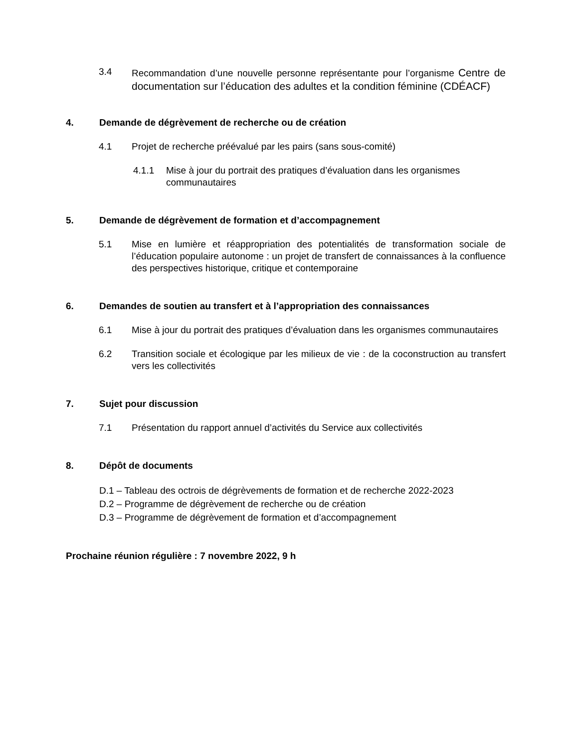3.4 Recommandation d’une nouvelle personne représentante pour l’organisme Centre de documentation sur l’éducation des adultes et la condition féminine (CDÉACF)
4. Demande de dégrèvement de recherche ou de création
4.1 Projet de recherche préévalué par les pairs (sans sous-comité)
4.1.1 Mise à jour du portrait des pratiques d’évaluation dans les organismes communautaires
5. Demande de dégrèvement de formation et d’accompagnement
5.1 Mise en lumière et réappropriation des potentialités de transformation sociale de l’éducation populaire autonome : un projet de transfert de connaissances à la confluence des perspectives historique, critique et contemporaine
6. Demandes de soutien au transfert et à l’appropriation des connaissances
6.1 Mise à jour du portrait des pratiques d’évaluation dans les organismes communautaires
6.2 Transition sociale et écologique par les milieux de vie : de la coconstruction au transfert vers les collectivités
7. Sujet pour discussion
7.1 Présentation du rapport annuel d’activités du Service aux collectivités
8. Dépôt de documents
D.1 – Tableau des octrois de dégrèvements de formation et de recherche 2022-2023
D.2 – Programme de dégrèvement de recherche ou de création
D.3 – Programme de dégrèvement de formation et d’accompagnement
Prochaine réunion régulière : 7 novembre 2022, 9 h